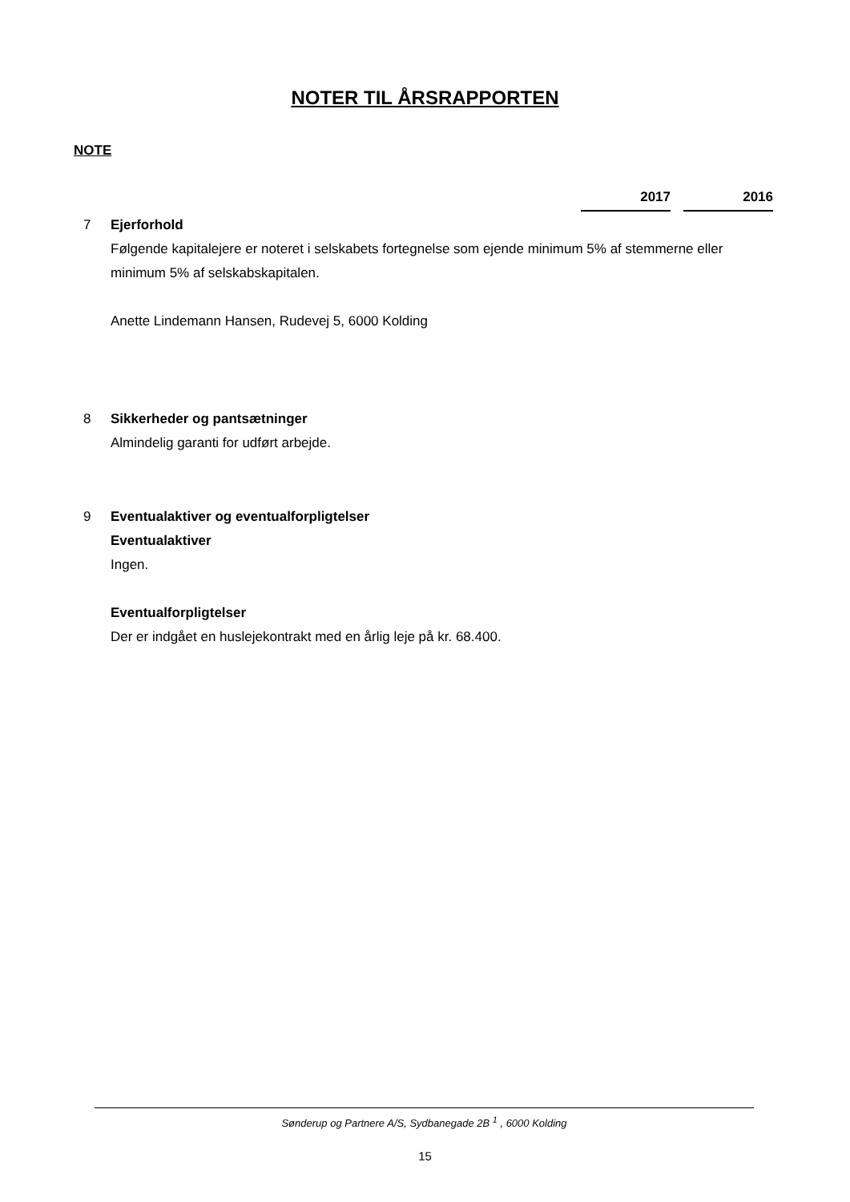NOTER TIL ÅRSRAPPORTEN
NOTE
2017 2016
7 Ejerforhold
Følgende kapitalejere er noteret i selskabets fortegnelse som ejende minimum 5% af stemmerne eller minimum 5% af selskabskapitalen.
Anette Lindemann Hansen, Rudevej 5, 6000 Kolding
8 Sikkerheder og pantsætninger
Almindelig garanti for udført arbejde.
9 Eventualaktiver og eventualforpligtelser
Eventualaktiver
Ingen.
Eventualforpligtelser
Der er indgået en huslejekontrakt med en årlig leje på kr. 68.400.
Sønderup og Partnere A/S, Sydbanegade 2B <sup>1</sup> , 6000 Kolding
15